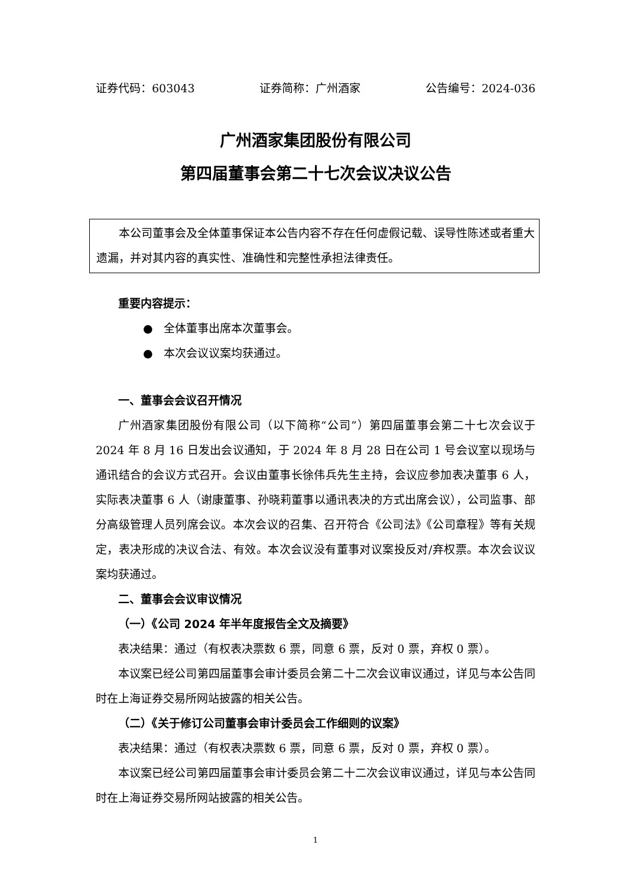证券代码：603043 证券简称：广州酒家 公告编号：2024-036
广州酒家集团股份有限公司
第四届董事会第二十七次会议决议公告
本公司董事会及全体董事保证本公告内容不存在任何虚假记载、误导性陈述或者重大遗漏，并对其内容的真实性、准确性和完整性承担法律责任。
重要内容提示：
● 全体董事出席本次董事会。
● 本次会议议案均获通过。
一、董事会会议召开情况
广州酒家集团股份有限公司（以下简称“公司”）第四届董事会第二十七次会议于 2024 年 8 月 16 日发出会议通知，于 2024 年 8 月 28 日在公司 1 号会议室以现场与通讯结合的会议方式召开。会议由董事长徐伟兵先生主持，会议应参加表决董事 6 人，实际表决董事 6 人（谢康董事、孙晓莉董事以通讯表决的方式出席会议），公司监事、部分高级管理人员列席会议。本次会议的召集、召开符合《公司法》《公司章程》等有关规定，表决形成的决议合法、有效。本次会议没有董事对议案投反对/弃权票。本次会议议案均获通过。
二、董事会会议审议情况
（一）《公司 2024 年半年度报告全文及摘要》
表决结果：通过（有权表决票数 6 票，同意 6 票，反对 0 票，弃权 0 票）。
本议案已经公司第四届董事会审计委员会第二十二次会议审议通过，详见与本公告同时在上海证券交易所网站披露的相关公告。
（二）《关于修订公司董事会审计委员会工作细则的议案》
表决结果：通过（有权表决票数 6 票，同意 6 票，反对 0 票，弃权 0 票）。
本议案已经公司第四届董事会审计委员会第二十二次会议审议通过，详见与本公告同时在上海证券交易所网站披露的相关公告。
1